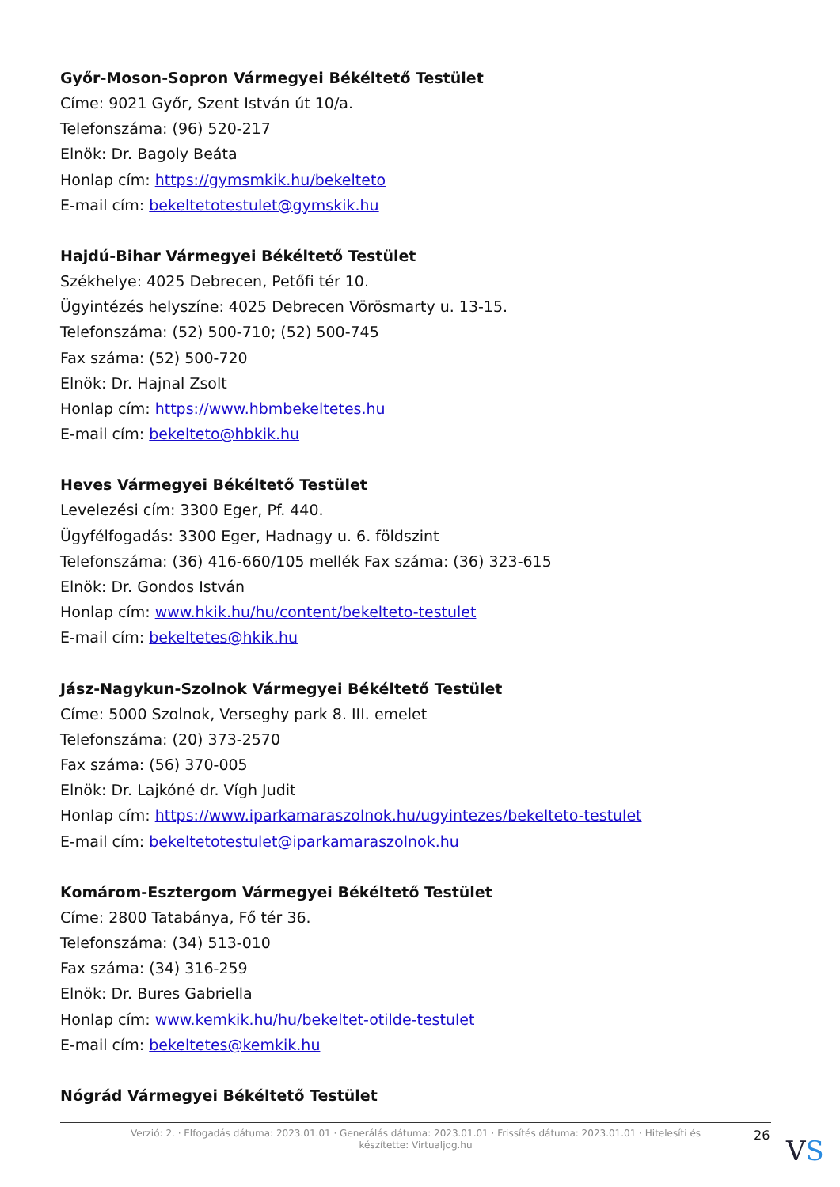Győr-Moson-Sopron Vármegyei Békéltető Testület
Címe: 9021 Győr, Szent István út 10/a.
Telefonszáma: (96) 520-217
Elnök: Dr. Bagoly Beáta
Honlap cím: https://gymsmkik.hu/bekelteto
E-mail cím: bekeltetotestulet@gymskik.hu
Hajdú-Bihar Vármegyei Békéltető Testület
Székhelye: 4025 Debrecen, Petőfi tér 10.
Ügyintézés helyszíne: 4025 Debrecen Vörösmarty u. 13-15.
Telefonszáma: (52) 500-710; (52) 500-745
Fax száma: (52) 500-720
Elnök: Dr. Hajnal Zsolt
Honlap cím: https://www.hbmbekeltetes.hu
E-mail cím: bekelteto@hbkik.hu
Heves Vármegyei Békéltető Testület
Levelezési cím: 3300 Eger, Pf. 440.
Ügyfélfogadás: 3300 Eger, Hadnagy u. 6. földszint
Telefonszáma: (36) 416-660/105 mellék Fax száma: (36) 323-615
Elnök: Dr. Gondos István
Honlap cím: www.hkik.hu/hu/content/bekelteto-testulet
E-mail cím: bekeltetes@hkik.hu
Jász-Nagykun-Szolnok Vármegyei Békéltető Testület
Címe: 5000 Szolnok, Verseghy park 8. III. emelet
Telefonszáma: (20) 373-2570
Fax száma: (56) 370-005
Elnök: Dr. Lajkóné dr. Vígh Judit
Honlap cím: https://www.iparkamaraszolnok.hu/ugyintezes/bekelteto-testulet
E-mail cím: bekeltetotestulet@iparkamaraszolnok.hu
Komárom-Esztergom Vármegyei Békéltető Testület
Címe: 2800 Tatabánya, Fő tér 36.
Telefonszáma: (34) 513-010
Fax száma: (34) 316-259
Elnök: Dr. Bures Gabriella
Honlap cím: www.kemkik.hu/hu/bekeltet-otilde-testulet
E-mail cím: bekeltetes@kemkik.hu
Nógrád Vármegyei Békéltető Testület
Verzió: 2. · Elfogadás dátuma: 2023.01.01 · Generálás dátuma: 2023.01.01 · Frissítés dátuma: 2023.01.01 · Hitelesíti és készítette: Virtualjog.hu
26 VS